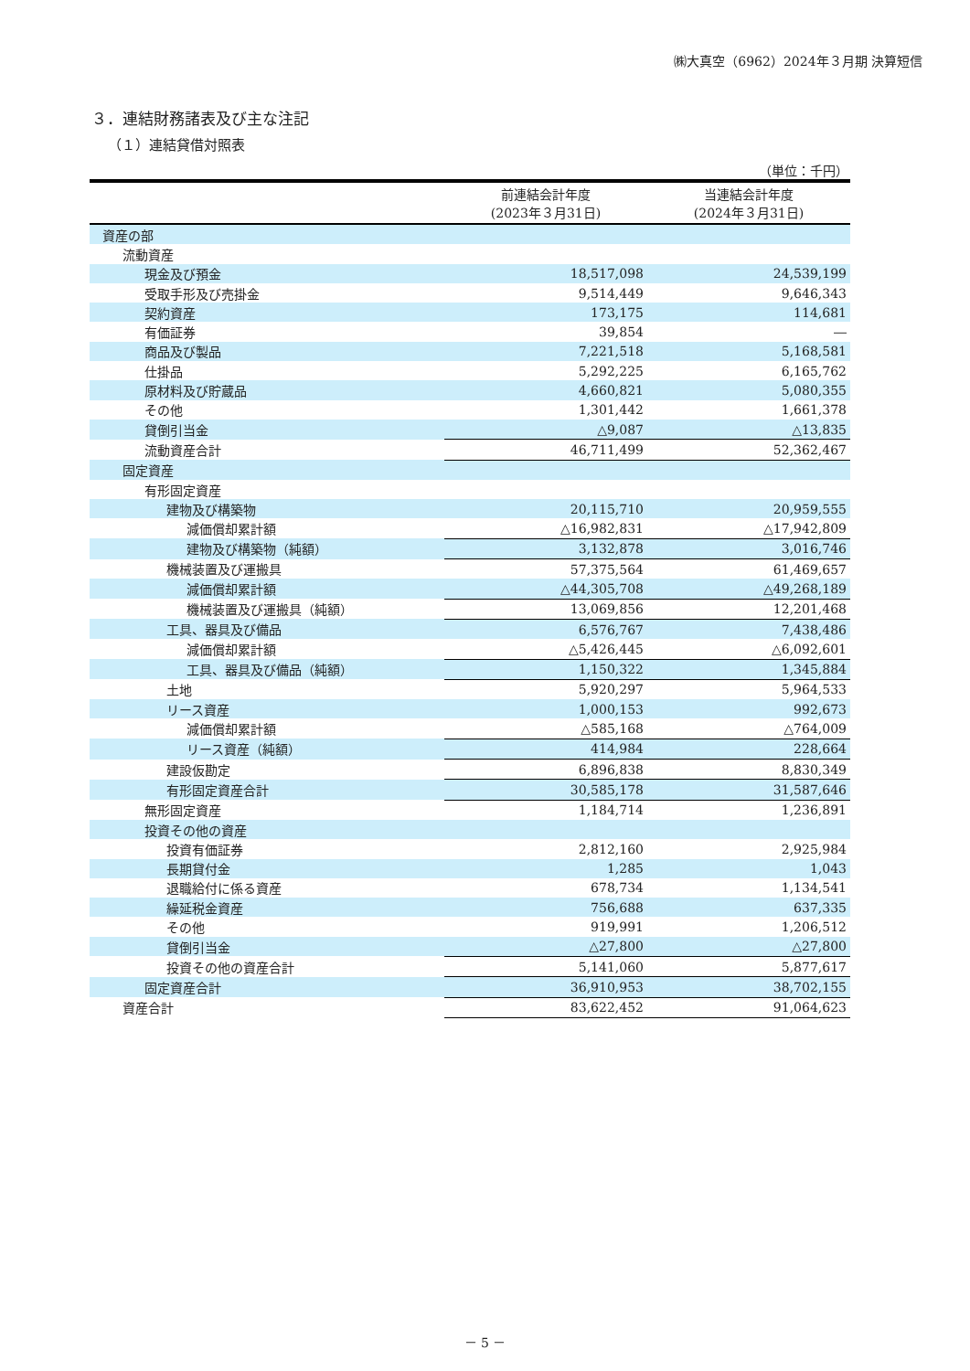㈱大真空（6962）2024年３月期 決算短信
３．連結財務諸表及び主な注記
（１）連結貸借対照表
（単位：千円）
| | 前連結会計年度 (2023年３月31日) | 当連結会計年度 (2024年３月31日) |
| --- | --- | --- |
| 資産の部 | | |
| 流動資産 | | |
| 現金及び預金 | 18,517,098 | 24,539,199 |
| 受取手形及び売掛金 | 9,514,449 | 9,646,343 |
| 契約資産 | 173,175 | 114,681 |
| 有価証券 | 39,854 | ― |
| 商品及び製品 | 7,221,518 | 5,168,581 |
| 仕掛品 | 5,292,225 | 6,165,762 |
| 原材料及び貯蔵品 | 4,660,821 | 5,080,355 |
| その他 | 1,301,442 | 1,661,378 |
| 貸倒引当金 | △9,087 | △13,835 |
| 流動資産合計 | 46,711,499 | 52,362,467 |
| 固定資産 | | |
| 有形固定資産 | | |
| 建物及び構築物 | 20,115,710 | 20,959,555 |
| 減価償却累計額 | △16,982,831 | △17,942,809 |
| 建物及び構築物（純額） | 3,132,878 | 3,016,746 |
| 機械装置及び運搬具 | 57,375,564 | 61,469,657 |
| 減価償却累計額 | △44,305,708 | △49,268,189 |
| 機械装置及び運搬具（純額） | 13,069,856 | 12,201,468 |
| 工具、器具及び備品 | 6,576,767 | 7,438,486 |
| 減価償却累計額 | △5,426,445 | △6,092,601 |
| 工具、器具及び備品（純額） | 1,150,322 | 1,345,884 |
| 土地 | 5,920,297 | 5,964,533 |
| リース資産 | 1,000,153 | 992,673 |
| 減価償却累計額 | △585,168 | △764,009 |
| リース資産（純額） | 414,984 | 228,664 |
| 建設仮勘定 | 6,896,838 | 8,830,349 |
| 有形固定資産合計 | 30,585,178 | 31,587,646 |
| 無形固定資産 | 1,184,714 | 1,236,891 |
| 投資その他の資産 | | |
| 投資有価証券 | 2,812,160 | 2,925,984 |
| 長期貸付金 | 1,285 | 1,043 |
| 退職給付に係る資産 | 678,734 | 1,134,541 |
| 繰延税金資産 | 756,688 | 637,335 |
| その他 | 919,991 | 1,206,512 |
| 貸倒引当金 | △27,800 | △27,800 |
| 投資その他の資産合計 | 5,141,060 | 5,877,617 |
| 固定資産合計 | 36,910,953 | 38,702,155 |
| 資産合計 | 83,622,452 | 91,064,623 |
－ 5 －